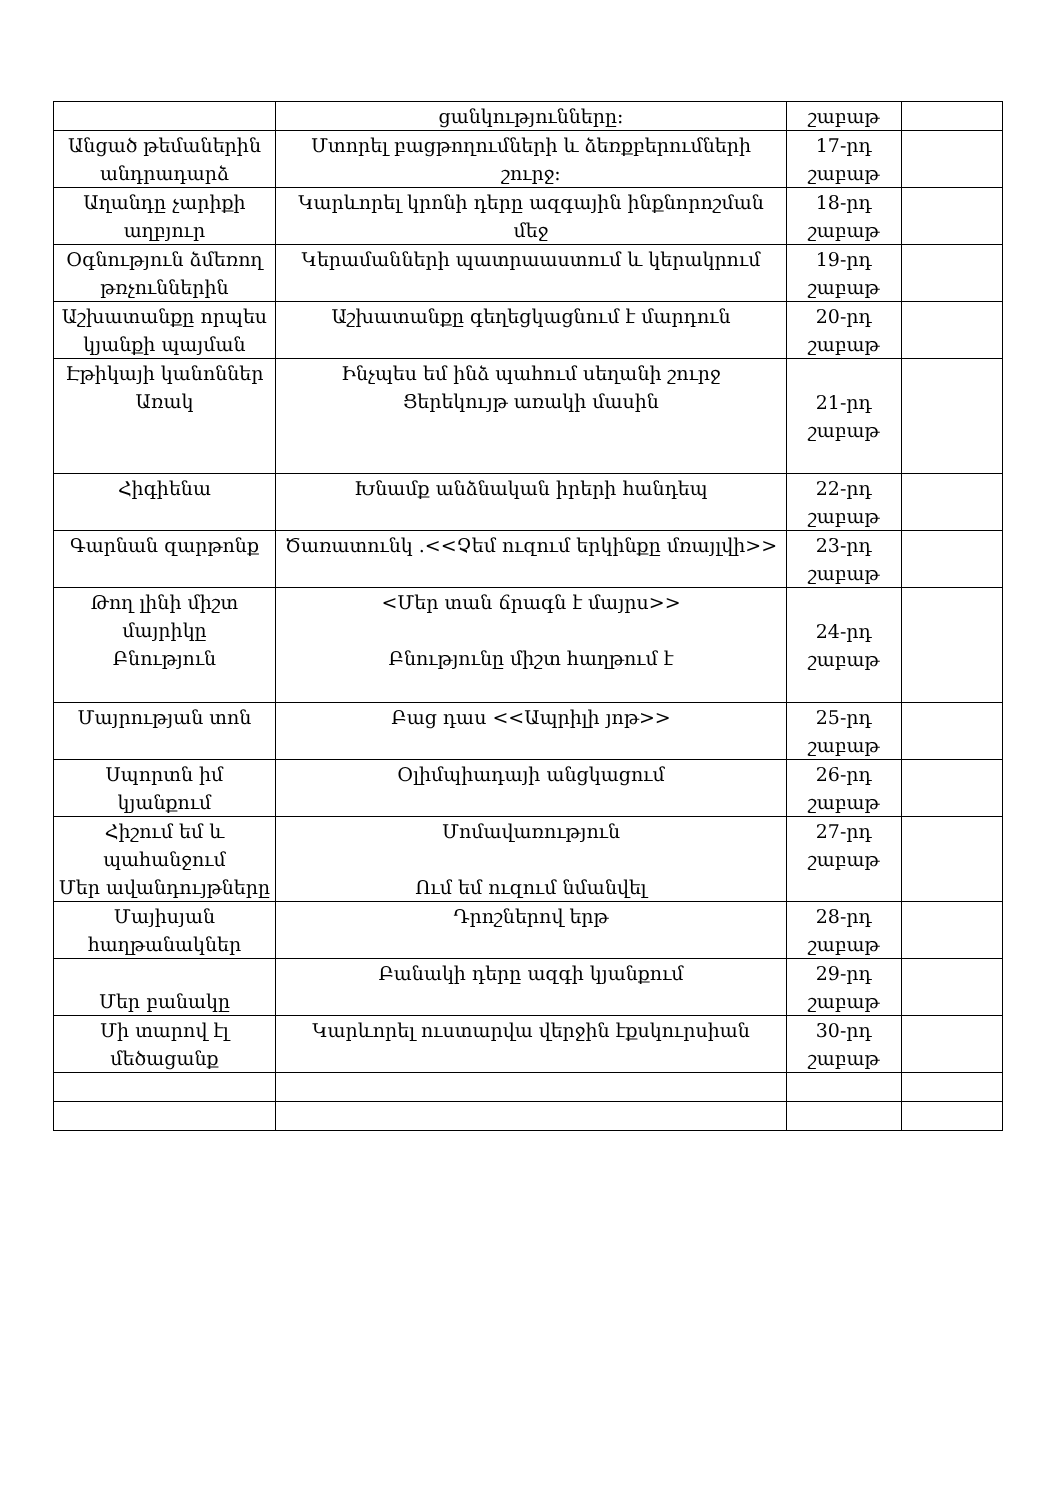| | ցանկությունները: | շաբաթ | |
| Անցած թեմաներին անդրադարձ | Մտորել բացթողումների և ձեռքբերումների շուրջ: | 17-րդ շաբաթ | |
| Աղանդը չարիքի աղբյուր | Կարևորել կրոնի դերը ազգային ինքնորոշման մեջ | 18-րդ շաբաթ | |
| Օգնություն ձմեռող թռչուններին | Կերամանների պատրաաստում և կերակրում | 19-րդ շաբաթ | |
| Աշխատանքը որպես կյանքի պայման | Աշխատանքը գեղեցկացնում է մարդուն | 20-րդ շաբաթ | |
| Էթիկայի կանոններ Առակ | Ինչպես եմ ինձ պահում սեղանի շուրջ Ցերեկույթ առակի մասին | 21-րդ շաբաթ | |
| Հիգիենա | Խնամք անձնական իրերի հանդեպ | 22-րդ շաբաթ | |
| Գարնան զարթոնք | Ծառատունկ .<<Չեմ ուզում երկինքը մռայլվի>> | 23-րդ շաբաթ | |
| Թող լինի միշտ մայրիկը Բնություն | <Մեր տան ճրագն է մայրս>> Բնությունը միշտ հաղթում է | 24-րդ շաբաթ | |
| Մայրության տոն | Բաց դաս <<Ապրիլի յոթ>> | 25-րդ շաբաթ | |
| Սպորտն իմ կյանքում | Օլիմպիադայի անցկացում | 26-րդ շաբաթ | |
| Հիշում եմ և պահանջում Մեր ավանդույթները | Մոմավառություն Ում եմ ուզում նմանվել | 27-րդ շաբաթ | |
| Մայիսյան հաղթանակներ | Դրոշներով երթ | 28-րդ շաբաթ | |
| Մեր բանակը | Բանակի դերը ազգի կյանքում | 29-րդ շաբաթ | |
| Մի տարով էլ մեծացանք | Կարևորել ուստարվա վերջին էքսկուրսիան | 30-րդ շաբաթ | |